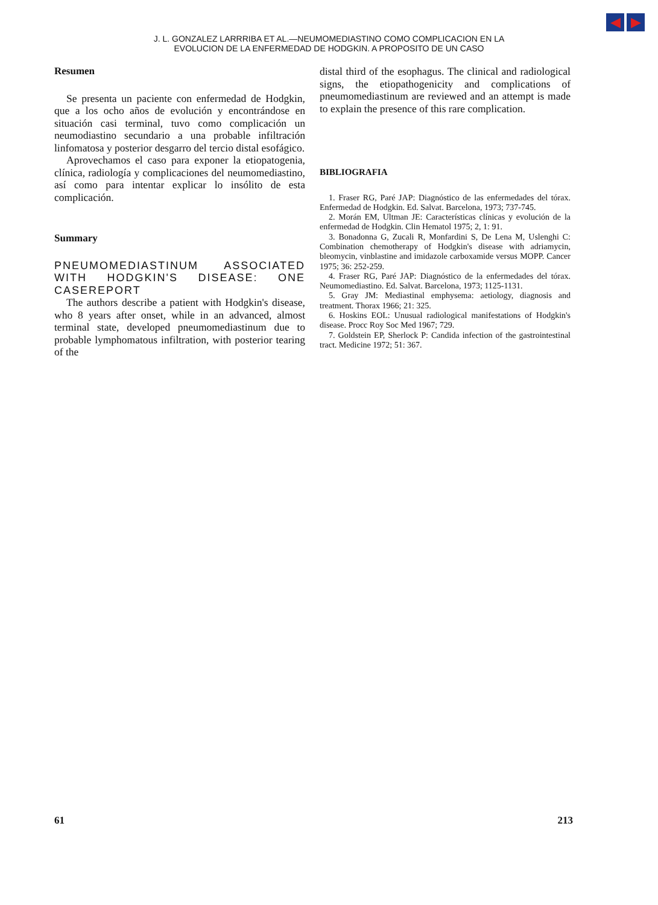◀ ▶
J. L. GONZALEZ LARRRIBA ET AL.—NEUMOMEDIASTINO COMO COMPLICACION EN LA
EVOLUCION DE LA ENFERMEDAD DE HODGKIN. A PROPOSITO DE UN CASO
Resumen
Se presenta un paciente con enfermedad de Hodgkin, que a los ocho años de evolución y encontrándose en situación casi terminal, tuvo como complicación un neumodiastino secundario a una probable infiltración linfomatosa y posterior desgarro del tercio distal esofágico.
Aprovechamos el caso para exponer la etiopatogenia, clínica, radiología y complicaciones del neumomediastino, así como para intentar explicar lo insólito de esta complicación.
Summary
PNEUMOMEDIASTINUM ASSOCIATED WITH HODGKIN'S DISEASE: ONE CASEREPORT
The authors describe a patient with Hodgkin's disease, who 8 years after onset, while in an advanced, almost terminal state, developed pneumomediastinum due to probable lymphomatous infiltration, with posterior tearing of the
distal third of the esophagus. The clinical and radiological signs, the etiopathogenicity and complications of pneumomediastinum are reviewed and an attempt is made to explain the presence of this rare complication.
BIBLIOGRAFIA
1. Fraser RG, Paré JAP: Diagnóstico de las enfermedades del tórax. Enfermedad de Hodgkin. Ed. Salvat. Barcelona, 1973; 737-745.
2. Morán EM, Ultman JE: Características clínicas y evolución de la enfermedad de Hodgkin. Clin Hematol 1975; 2, 1: 91.
3. Bonadonna G, Zucali R, Monfardini S, De Lena M, Uslenghi C: Combination chemotherapy of Hodgkin's disease with adriamycin, bleomycin, vinblastine and imidazole carboxamide versus MOPP. Cancer 1975; 36: 252-259.
4. Fraser RG, Paré JAP: Diagnóstico de la enfermedades del tórax. Neumomediastino. Ed. Salvat. Barcelona, 1973; 1125-1131.
5. Gray JM: Mediastinal emphysema: aetiology, diagnosis and treatment. Thorax 1966; 21: 325.
6. Hoskins EOL: Unusual radiological manifestations of Hodgkin's disease. Procc Roy Soc Med 1967; 729.
7. Goldstein EP, Sherlock P: Candida infection of the gastrointestinal tract. Medicine 1972; 51: 367.
61 213